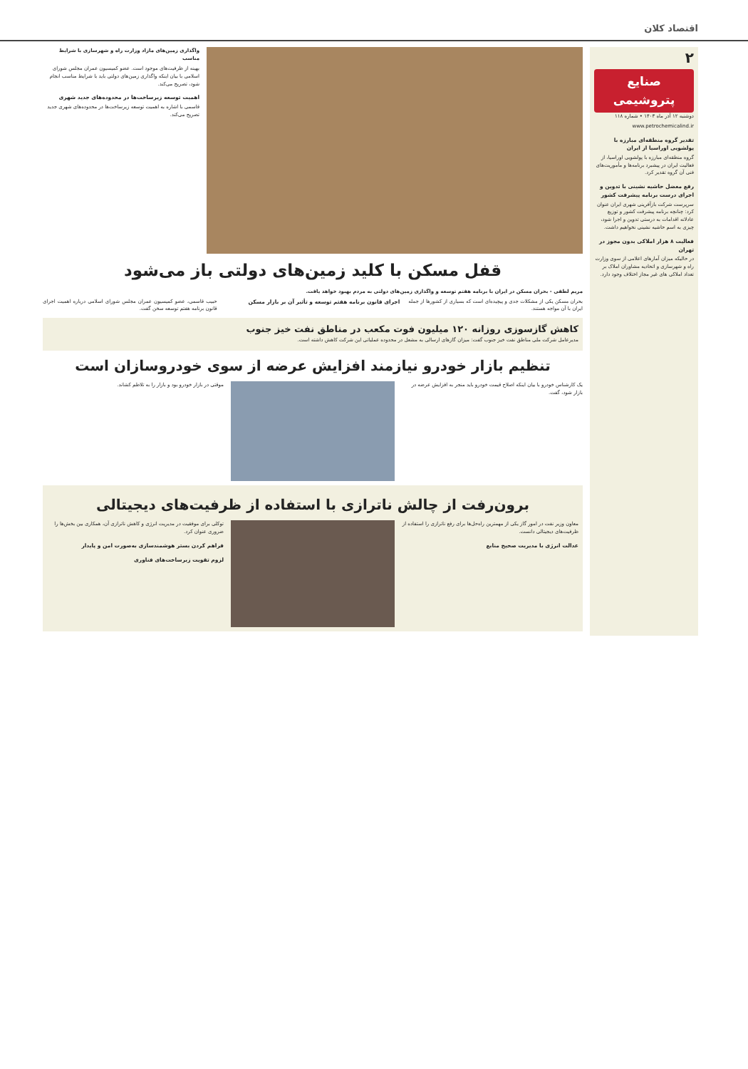اقتصاد کلان
۲
صنایع پتروشیمی
دوشنبه ۱۲ آذر ماه ۱۴۰۳ • شماره ۱۱۸
www.petrochemicalind.ir
تقدیر گروه منطقه‌ای مبارزه با پولشویی اوراسیا از ایران
گروه منطقه‌ای مبارزه با پولشویی اوراسیا، از فعالیت ایران در پیشبرد برنامه‌ها و مأموریت‌های فنی آن گروه تقدیر کرد.
رفع معضل حاشیه نشینی با تدوین و اجرای درست برنامه پیشرفت کشور
سرپرست شرکت بازآفرینی شهری ایران عنوان کرد: چنانچه برنامه پیشرفت کشور و توزیع عادلانه اقدامات به درستی تدوین و اجرا شود، چیزی به اسم حاشیه نشینی نخواهیم داشت.
فعالیت ۸ هزار املاکی بدون مجوز در تهران
در حالیکه میزان آمارهای اعلامی از سوی وزارت راه و شهرسازی و اتحادیه مشاوران املاک بر تعداد املاکی های غیر مجاز اختلاف وجود دارد.
واگذاری زمین‌های مازاد وزارت راه و شهرسازی با شرایط مناسب
بهینه از ظرفیت‌های موجود است. عضو کمیسیون عمران مجلس شورای اسلامی با بیان اینکه واگذاری زمین‌های دولتی باید با شرایط مناسب انجام شود، تصریح می‌کند.
اهمیت توسعه زیرساخت‌ها در محدوده‌های جدید شهری
قاسمی با اشاره به اهمیت توسعه زیرساخت‌ها در محدوده‌های شهری جدید تصریح می‌کند.
قفل مسکن با کلید زمین‌های دولتی باز می‌شود
مریم لطفی - بحران مسکن در ایران با برنامه هفتم توسعه و واگذاری زمین‌های دولتی به مردم بهبود خواهد یافت.
بحران مسکن یکی از مشکلات جدی و پیچیده‌ای است که بسیاری از کشورها از جمله ایران با آن مواجه هستند.
اجرای قانون برنامه هفتم توسعه و تأثیر آن بر بازار مسکن
حبیب قاسمی، عضو کمیسیون عمران مجلس شورای اسلامی درباره اهمیت اجرای قانون برنامه هفتم توسعه سخن گفت.
کاهش گازسوزی روزانه ۱۲۰ میلیون فوت مکعب در مناطق نفت خیز جنوب
مدیرعامل شرکت ملی مناطق نفت خیز جنوب گفت: میزان گازهای ارسالی به مشعل در محدوده عملیاتی این شرکت کاهش داشته است.
تنظیم بازار خودرو نیازمند افزایش عرضه از سوی خودروسازان است
یک کارشناس خودرو با بیان اینکه اصلاح قیمت خودرو باید منجر به افزایش عرضه در بازار شود، گفت.
موقتی در بازار خودرو بود و بازار را به تلاطم کشاند.
برون‌رفت از چالش ناترازی با استفاده از ظرفیت‌های دیجیتالی
معاون وزیر نفت در امور گاز یکی از مهمترین راه‌حل‌ها برای رفع ناترازی را استفاده از ظرفیت‌های دیجیتالی دانست.
عدالت انرژی با مدیریت صحیح منابع
توکلی برای موفقیت در مدیریت انرژی و کاهش ناترازی آن، همکاری بین بخش‌ها را ضروری عنوان کرد.
فراهم کردن بستر هوشمندسازی به‌صورت امن و پایدار
لزوم تقویت زیرساخت‌های فناوری